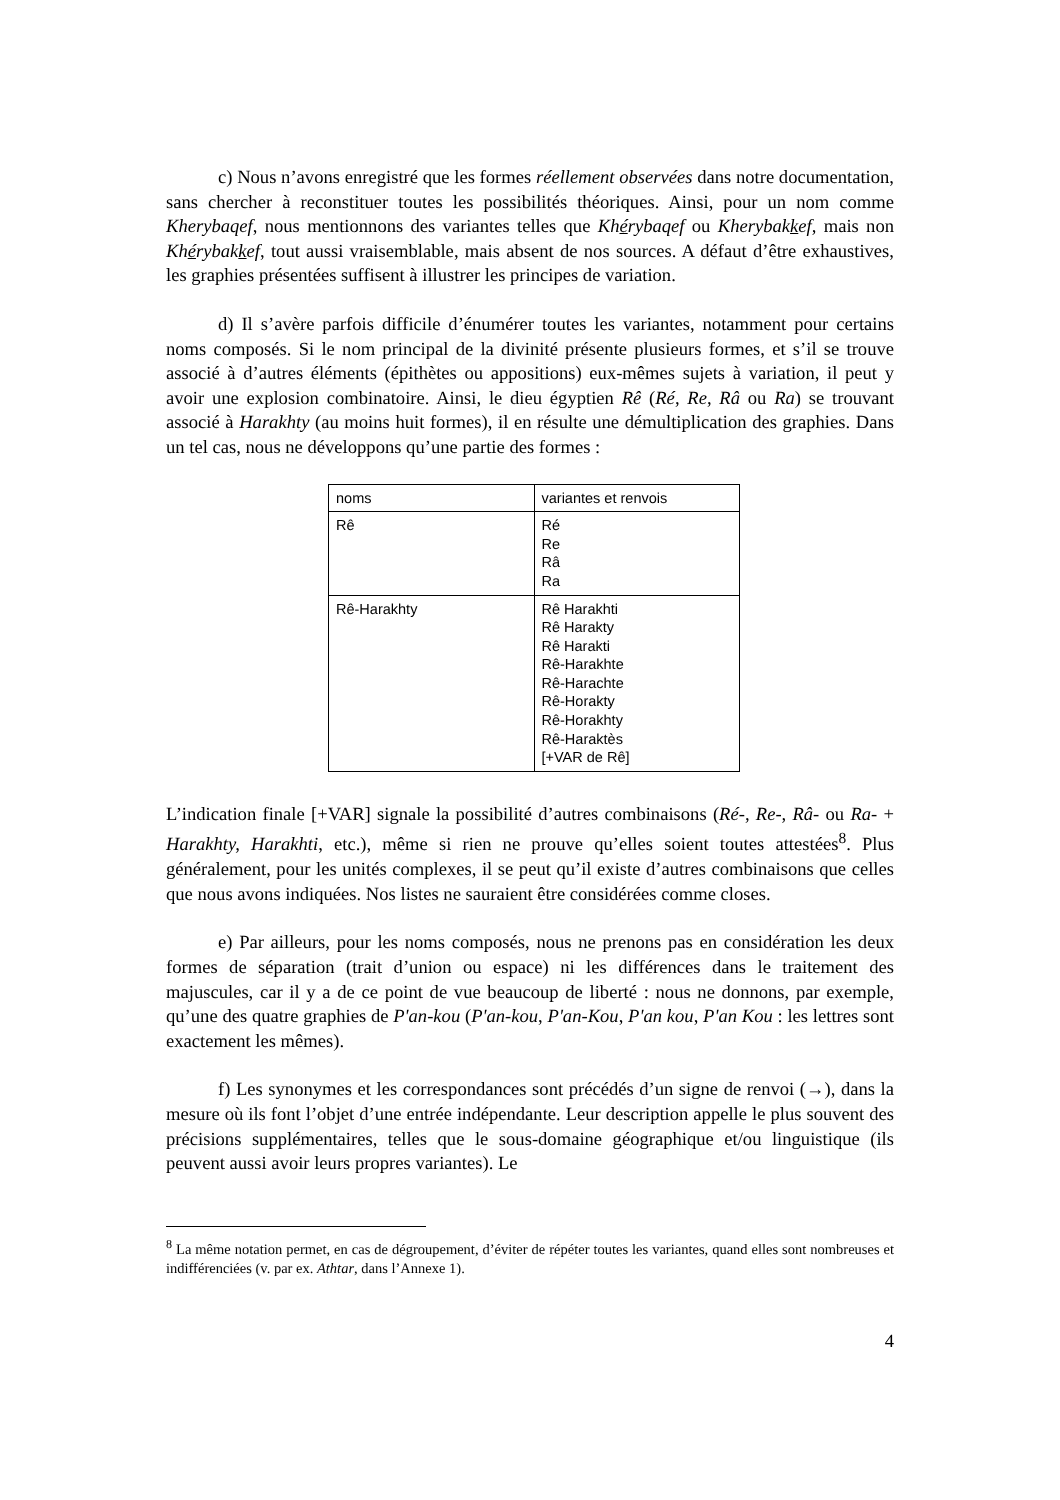c) Nous n’avons enregistré que les formes réellement observées dans notre documentation, sans chercher à reconstituer toutes les possibilités théoriques. Ainsi, pour un nom comme Kherybaqef, nous mentionnons des variantes telles que Khérybaqef ou Kherybakkef, mais non Khérybakkef, tout aussi vraisemblable, mais absent de nos sources. A défaut d’être exhaustives, les graphies présentées suffisent à illustrer les principes de variation.
d) Il s’avère parfois difficile d’énumérer toutes les variantes, notamment pour certains noms composés. Si le nom principal de la divinité présente plusieurs formes, et s’il se trouve associé à d’autres éléments (épithètes ou appositions) eux-mêmes sujets à variation, il peut y avoir une explosion combinatoire. Ainsi, le dieu égyptien Rê (Ré, Re, Râ ou Ra) se trouvant associé à Harakhty (au moins huit formes), il en résulte une démultiplication des graphies. Dans un tel cas, nous ne développons qu’une partie des formes :
| noms | variantes et renvois |
| Rê | Ré Re Râ Ra |
| Rê-Harakhty | Rê Harakhti Rê Harakty Rê Harakti Rê-Harakhte Rê-Harachte Rê-Horakty Rê-Horakhty Rê-Haraktès [+VAR de Rê] |
L’indication finale [+VAR] signale la possibilité d’autres combinaisons (Ré-, Re-, Râ- ou Ra- + Harakhty, Harakhti, etc.), même si rien ne prouve qu’elles soient toutes attestées<sup>8</sup>. Plus généralement, pour les unités complexes, il se peut qu’il existe d’autres combinaisons que celles que nous avons indiquées. Nos listes ne sauraient être considérées comme closes.
e) Par ailleurs, pour les noms composés, nous ne prenons pas en considération les deux formes de séparation (trait d’union ou espace) ni les différences dans le traitement des majuscules, car il y a de ce point de vue beaucoup de liberté : nous ne donnons, par exemple, qu’une des quatre graphies de P'an-kou (P'an-kou, P'an-Kou, P'an kou, P'an Kou : les lettres sont exactement les mêmes).
f) Les synonymes et les correspondances sont précédés d’un signe de renvoi (→), dans la mesure où ils font l’objet d’une entrée indépendante. Leur description appelle le plus souvent des précisions supplémentaires, telles que le sous-domaine géographique et/ou linguistique (ils peuvent aussi avoir leurs propres variantes). Le
<sup>8</sup> La même notation permet, en cas de dégroupement, d’éviter de répéter toutes les variantes, quand elles sont nombreuses et indifférenciées (v. par ex. Athtar, dans l’Annexe 1).
4